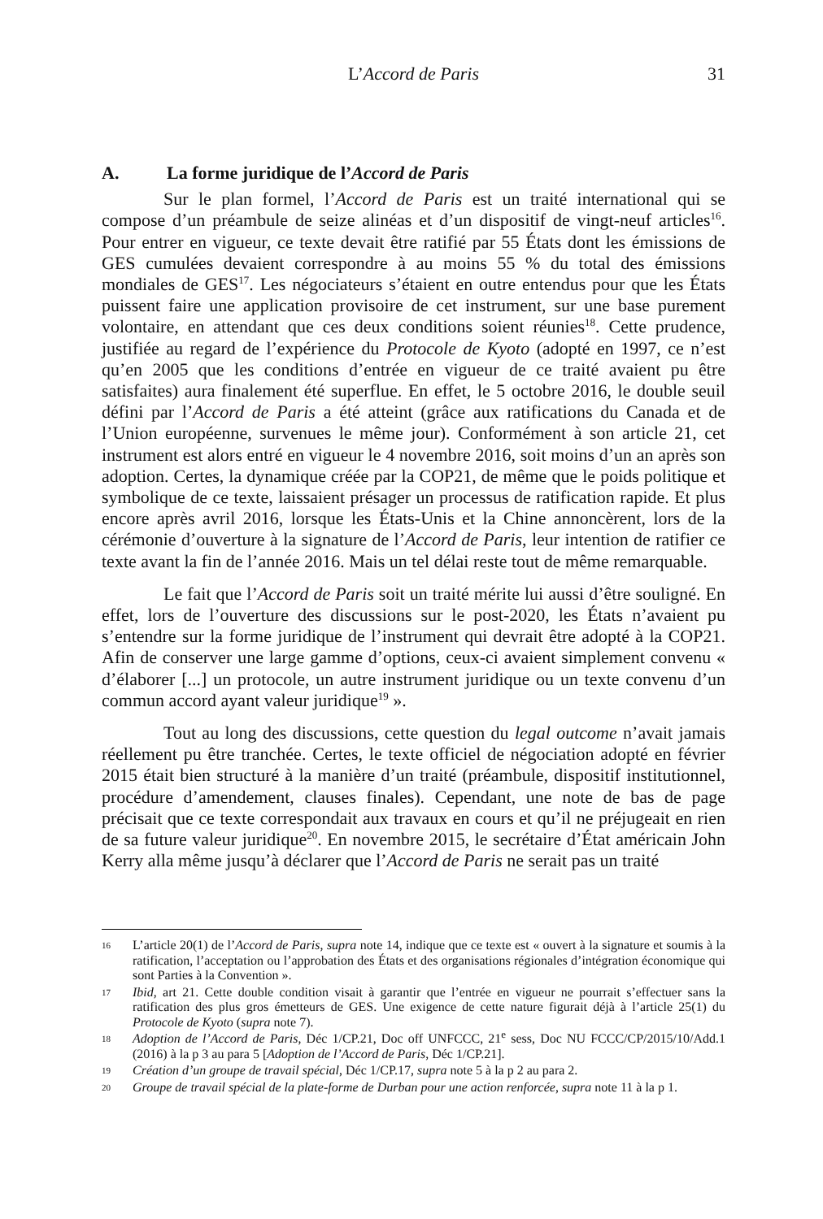L’Accord de Paris
31
A. La forme juridique de l’Accord de Paris
Sur le plan formel, l’Accord de Paris est un traité international qui se compose d’un préambule de seize alinéas et d’un dispositif de vingt-neuf articles<sup>16</sup>. Pour entrer en vigueur, ce texte devait être ratifié par 55 États dont les émissions de GES cumulées devaient correspondre à au moins 55 % du total des émissions mondiales de GES<sup>17</sup>. Les négociateurs s’étaient en outre entendus pour que les États puissent faire une application provisoire de cet instrument, sur une base purement volontaire, en attendant que ces deux conditions soient réunies<sup>18</sup>. Cette prudence, justifiée au regard de l’expérience du Protocole de Kyoto (adopté en 1997, ce n’est qu’en 2005 que les conditions d’entrée en vigueur de ce traité avaient pu être satisfaites) aura finalement été superflue. En effet, le 5 octobre 2016, le double seuil défini par l’Accord de Paris a été atteint (grâce aux ratifications du Canada et de l’Union européenne, survenues le même jour). Conformément à son article 21, cet instrument est alors entré en vigueur le 4 novembre 2016, soit moins d’un an après son adoption. Certes, la dynamique créée par la COP21, de même que le poids politique et symbolique de ce texte, laissaient présager un processus de ratification rapide. Et plus encore après avril 2016, lorsque les États-Unis et la Chine annoncèrent, lors de la cérémonie d’ouverture à la signature de l’Accord de Paris, leur intention de ratifier ce texte avant la fin de l’année 2016. Mais un tel délai reste tout de même remarquable.
Le fait que l’Accord de Paris soit un traité mérite lui aussi d’être souligné. En effet, lors de l’ouverture des discussions sur le post-2020, les États n’avaient pu s’entendre sur la forme juridique de l’instrument qui devrait être adopté à la COP21. Afin de conserver une large gamme d’options, ceux-ci avaient simplement convenu « d’élaborer [...] un protocole, un autre instrument juridique ou un texte convenu d’un commun accord ayant valeur juridique<sup>19</sup> ».
Tout au long des discussions, cette question du legal outcome n’avait jamais réellement pu être tranchée. Certes, le texte officiel de négociation adopté en février 2015 était bien structuré à la manière d’un traité (préambule, dispositif institutionnel, procédure d’amendement, clauses finales). Cependant, une note de bas de page précisait que ce texte correspondait aux travaux en cours et qu’il ne préjugeait en rien de sa future valeur juridique<sup>20</sup>. En novembre 2015, le secrétaire d’État américain John Kerry alla même jusqu’à déclarer que l’Accord de Paris ne serait pas un traité
16 L’article 20(1) de l’Accord de Paris, supra note 14, indique que ce texte est « ouvert à la signature et soumis à la ratification, l’acceptation ou l’approbation des États et des organisations régionales d’intégration économique qui sont Parties à la Convention ».
17 Ibid, art 21. Cette double condition visait à garantir que l’entrée en vigueur ne pourrait s’effectuer sans la ratification des plus gros émetteurs de GES. Une exigence de cette nature figurait déjà à l’article 25(1) du Protocole de Kyoto (supra note 7).
18 Adoption de l’Accord de Paris, Déc 1/CP.21, Doc off UNFCCC, 21<sup>e</sup> sess, Doc NU FCCC/CP/2015/10/Add.1 (2016) à la p 3 au para 5 [Adoption de l’Accord de Paris, Déc 1/CP.21].
19 Création d’un groupe de travail spécial, Déc 1/CP.17, supra note 5 à la p 2 au para 2.
20 Groupe de travail spécial de la plate-forme de Durban pour une action renforcée, supra note 11 à la p 1.